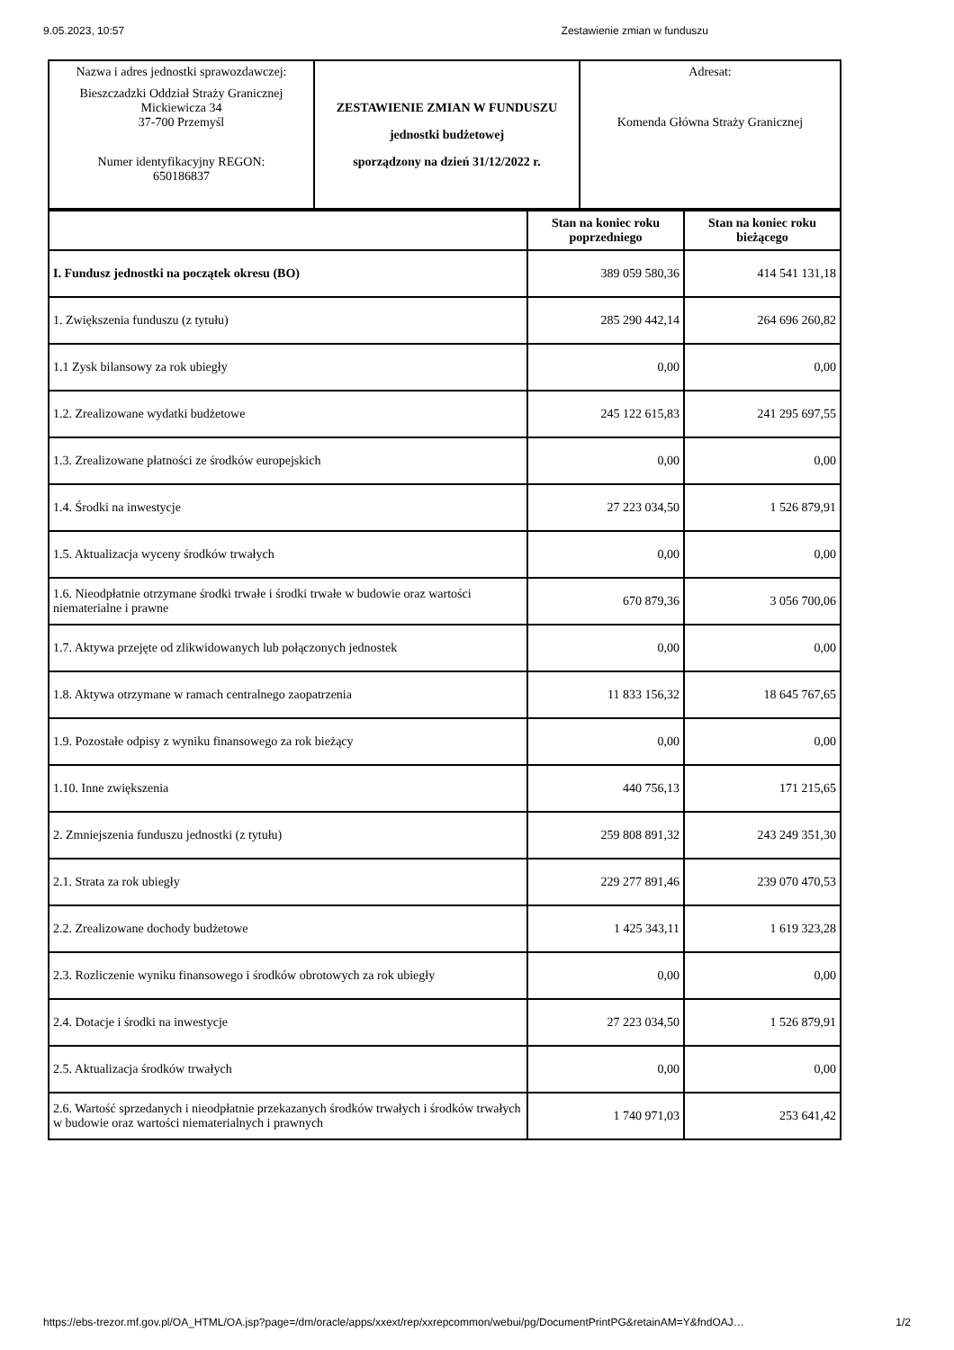9.05.2023, 10:57 Zestawienie zmian w funduszu
| Nazwa i adres jednostki sprawozdawczej: Bieszczadzki Oddział Straży Granicznej Mickiewicza 34 37-700 Przemyśl Numer identyfikacyjny REGON: 650186837 | ZESTAWIENIE ZMIAN W FUNDUSZU jednostki budżetowej sporządzony na dzień 31/12/2022 r. | Adresat: Komenda Główna Straży Granicznej |
| | Stan na koniec roku poprzedniego | Stan na koniec roku bieżącego |
| --- | --- | --- |
| I. Fundusz jednostki na początek okresu (BO) | 389 059 580,36 | 414 541 131,18 |
| 1. Zwiększenia funduszu (z tytułu) | 285 290 442,14 | 264 696 260,82 |
| 1.1 Zysk bilansowy za rok ubiegły | 0,00 | 0,00 |
| 1.2. Zrealizowane wydatki budżetowe | 245 122 615,83 | 241 295 697,55 |
| 1.3. Zrealizowane płatności ze środków europejskich | 0,00 | 0,00 |
| 1.4. Środki na inwestycje | 27 223 034,50 | 1 526 879,91 |
| 1.5. Aktualizacja wyceny środków trwałych | 0,00 | 0,00 |
| 1.6. Nieodpłatnie otrzymane środki trwałe i środki trwałe w budowie oraz wartości niematerialne i prawne | 670 879,36 | 3 056 700,06 |
| 1.7. Aktywa przejęte od zlikwidowanych lub połączonych jednostek | 0,00 | 0,00 |
| 1.8. Aktywa otrzymane w ramach centralnego zaopatrzenia | 11 833 156,32 | 18 645 767,65 |
| 1.9. Pozostałe odpisy z wyniku finansowego za rok bieżący | 0,00 | 0,00 |
| 1.10. Inne zwiększenia | 440 756,13 | 171 215,65 |
| 2. Zmniejszenia funduszu jednostki (z tytułu) | 259 808 891,32 | 243 249 351,30 |
| 2.1. Strata za rok ubiegły | 229 277 891,46 | 239 070 470,53 |
| 2.2. Zrealizowane dochody budżetowe | 1 425 343,11 | 1 619 323,28 |
| 2.3. Rozliczenie wyniku finansowego i środków obrotowych za rok ubiegły | 0,00 | 0,00 |
| 2.4. Dotacje i środki na inwestycje | 27 223 034,50 | 1 526 879,91 |
| 2.5. Aktualizacja środków trwałych | 0,00 | 0,00 |
| 2.6. Wartość sprzedanych i nieodpłatnie przekazanych środków trwałych i środków trwałych w budowie oraz wartości niematerialnych i prawnych | 1 740 971,03 | 253 641,42 |
https://ebs-trezor.mf.gov.pl/OA_HTML/OA.jsp?page=/dm/oracle/apps/xxext/rep/xxrepcommon/webui/pg/DocumentPrintPG&retainAM=Y&fndOAJ… 1/2